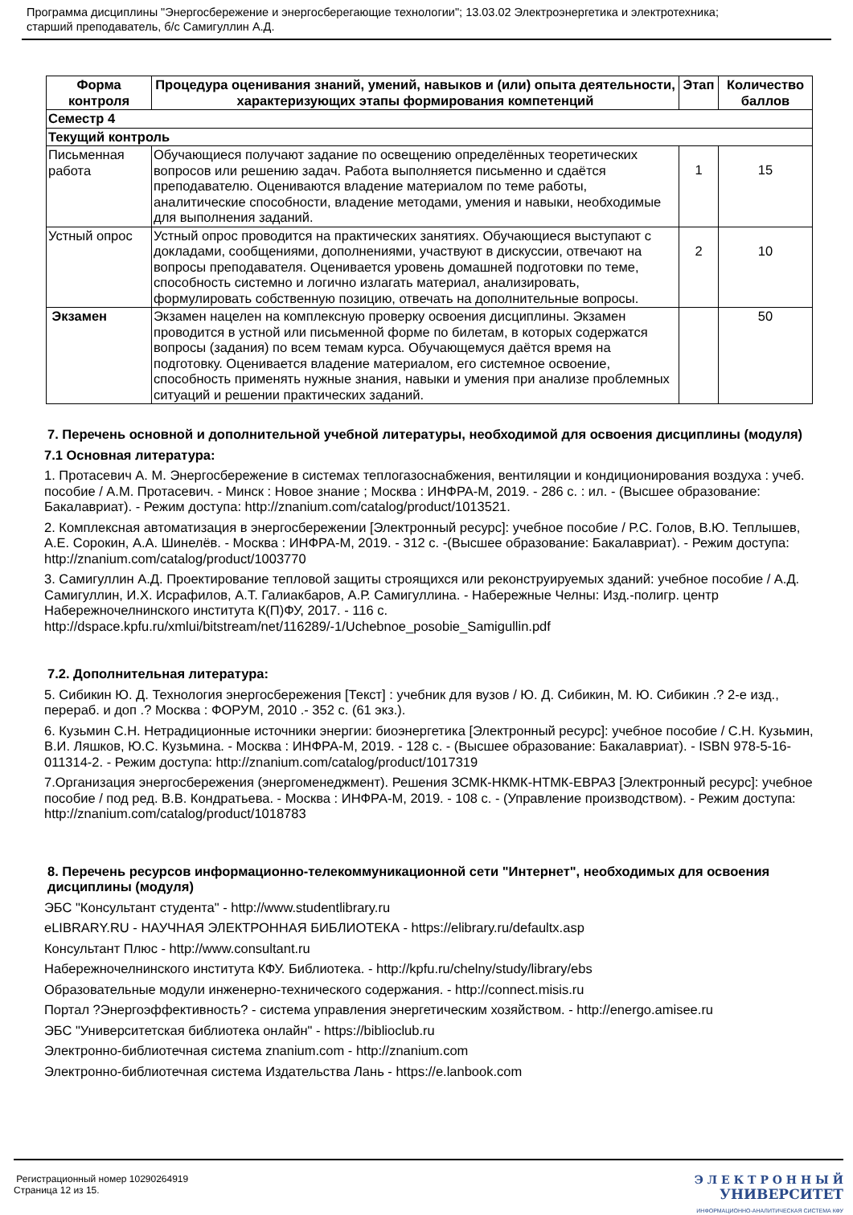Программа дисциплины "Энергосбережение и энергосберегающие технологии"; 13.03.02 Электроэнергетика и электротехника;
старший преподаватель, б/с Самигуллин А.Д.
| Форма контроля | Процедура оценивания знаний, умений, навыков и (или) опыта деятельности, характеризующих этапы формирования компетенций | Этап | Количество баллов |
| --- | --- | --- | --- |
| Семестр 4 | | | |
| Текущий контроль | | | |
| Письменная работа | Обучающиеся получают задание по освещению определённых теоретических вопросов или решению задач. Работа выполняется письменно и сдаётся преподавателю. Оцениваются владение материалом по теме работы, аналитические способности, владение методами, умения и навыки, необходимые для выполнения заданий. | 1 | 15 |
| Устный опрос | Устный опрос проводится на практических занятиях. Обучающиеся выступают с докладами, сообщениями, дополнениями, участвуют в дискуссии, отвечают на вопросы преподавателя. Оценивается уровень домашней подготовки по теме, способность системно и логично излагать материал, анализировать, формулировать собственную позицию, отвечать на дополнительные вопросы. | 2 | 10 |
| Экзамен | Экзамен нацелен на комплексную проверку освоения дисциплины. Экзамен проводится в устной или письменной форме по билетам, в которых содержатся вопросы (задания) по всем темам курса. Обучающемуся даётся время на подготовку. Оценивается владение материалом, его системное освоение, способность применять нужные знания, навыки и умения при анализе проблемных ситуаций и решении практических заданий. | | 50 |
7. Перечень основной и дополнительной учебной литературы, необходимой для освоения дисциплины (модуля)
7.1 Основная литература:
1. Протасевич А. М. Энергосбережение в системах теплогазоснабжения, вентиляции и кондиционирования воздуха : учеб. пособие / А.М. Протасевич. - Минск : Новое знание ; Москва : ИНФРА-М, 2019. - 286 с. : ил. - (Высшее образование: Бакалавриат). - Режим доступа: http://znanium.com/catalog/product/1013521.
2. Комплексная автоматизация в энергосбережении [Электронный ресурс]: учебное пособие / Р.С. Голов, В.Ю. Теплышев, А.Е. Сорокин, А.А. Шинелёв. - Москва : ИНФРА-М, 2019. - 312 с. -(Высшее образование: Бакалавриат). - Режим доступа: http://znanium.com/catalog/product/1003770
3. Самигуллин А.Д. Проектирование тепловой защиты строящихся или реконструируемых зданий: учебное пособие / А.Д. Самигуллин, И.Х. Исрафилов, А.Т. Галиакбаров, А.Р. Самигуллина. - Набережные Челны: Изд.-полигр. центр Набережночелнинского института К(П)ФУ, 2017. - 116 с. http://dspace.kpfu.ru/xmlui/bitstream/net/116289/-1/Uchebnoe_posobie_Samigullin.pdf
7.2. Дополнительная литература:
5. Сибикин Ю. Д. Технология энергосбережения [Текст] : учебник для вузов / Ю. Д. Сибикин, М. Ю. Сибикин .? 2-е изд., перераб. и доп .? Москва : ФОРУМ, 2010 .- 352 с. (61 экз.).
6. Кузьмин С.Н. Нетрадиционные источники энергии: биоэнергетика [Электронный ресурс]: учебное пособие / С.Н. Кузьмин, В.И. Ляшков, Ю.С. Кузьмина. - Москва : ИНФРА-М, 2019. - 128 с. - (Высшее образование: Бакалавриат). - ISBN 978-5-16-011314-2. - Режим доступа: http://znanium.com/catalog/product/1017319
7.Организация энергосбережения (энергоменеджмент). Решения ЗСМК-НКМК-НТМК-ЕВРАЗ [Электронный ресурс]: учебное пособие / под ред. В.В. Кондратьева. - Москва : ИНФРА-М, 2019. - 108 с. - (Управление производством). - Режим доступа: http://znanium.com/catalog/product/1018783
8. Перечень ресурсов информационно-телекоммуникационной сети "Интернет", необходимых для освоения дисциплины (модуля)
ЭБС "Консультант студента" - http://www.studentlibrary.ru
eLIBRARY.RU - НАУЧНАЯ ЭЛЕКТРОННАЯ БИБЛИОТЕКА - https://elibrary.ru/defaultx.asp
Консультант Плюс - http://www.consultant.ru
Набережночелнинского института КФУ. Библиотека. - http://kpfu.ru/chelny/study/library/ebs
Образовательные модули инженерно-технического содержания. - http://connect.misis.ru
Портал ?Энергоэффективность? - система управления энергетическим хозяйством. - http://energo.amisee.ru
ЭБС "Университетская библиотека онлайн" - https://biblioclub.ru
Электронно-библиотечная система znanium.com - http://znanium.com
Электронно-библиотечная система Издательства Лань - https://e.lanbook.com
Регистрационный номер 10290264919
Страница 12 из 15.
Э Л Е К Т Р О Н Н Ы Й
УНИВЕРСИТЕТ
ИНФОРМАЦИОННО-АНАЛИТИЧЕСКАЯ СИСТЕМА КФУ